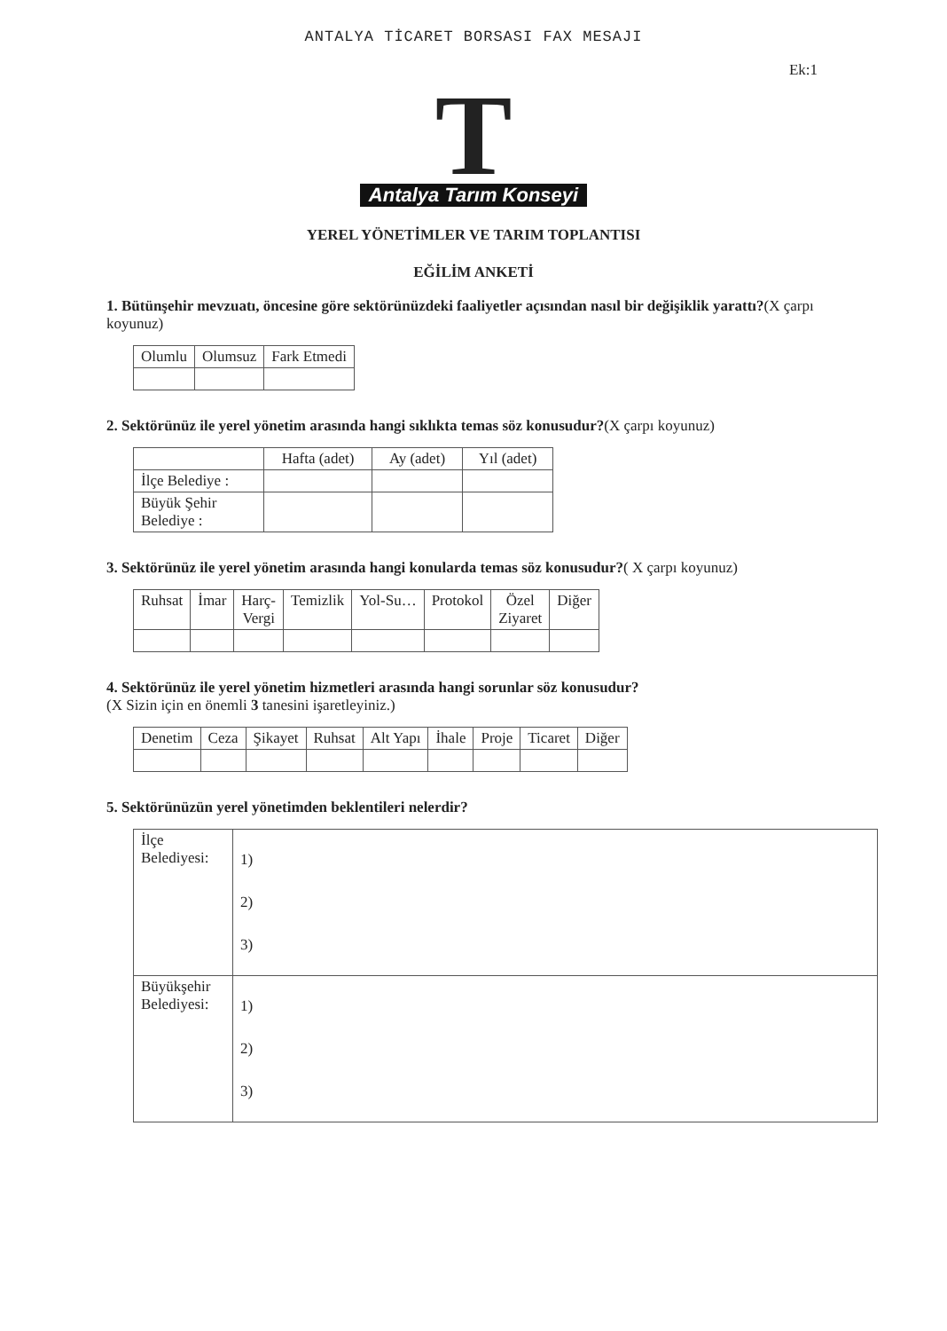ANTALYA TİCARET BORSASI FAX MESAJI
Ek:1
T
Antalya Tarım Konseyi
YEREL YÖNETİMLER VE TARIM TOPLANTISI
EĞİLİM ANKETİ
1. Bütünşehir mevzuatı, öncesine göre sektörünüzdeki faaliyetler açısından nasıl bir değişiklik yarattı?(X çarpı koyunuz)
| Olumlu | Olumsuz | Fark Etmedi |
| --- | --- | --- |
2. Sektörünüz ile yerel yönetim arasında hangi sıklıkta temas söz konusudur?(X çarpı koyunuz)
| | Hafta (adet) | Ay (adet) | Yıl (adet) |
| --- | --- | --- | --- |
| İlçe Belediye : | | | |
| Büyük Şehir Belediye : | | | |
3. Sektörünüz ile yerel yönetim arasında hangi konularda temas söz konusudur?( X çarpı koyunuz)
| Ruhsat | İmar | Harç- Vergi | Temizlik | Yol-Su… | Protokol | Özel Ziyaret | Diğer |
| --- | --- | --- | --- | --- | --- | --- | --- |
4. Sektörünüz ile yerel yönetim hizmetleri arasında hangi sorunlar söz konusudur?
(X Sizin için en önemli 3 tanesini işaretleyiniz.)
| Denetim | Ceza | Şikayet | Ruhsat | Alt Yapı | İhale | Proje | Ticaret | Diğer |
| --- | --- | --- | --- | --- | --- | --- | --- | --- |
5. Sektörünüzün yerel yönetimden beklentileri nelerdir?
| İlçe Belediyesi: | 1) 2) 3) |
| Büyükşehir Belediyesi: | 1) 2) 3) |